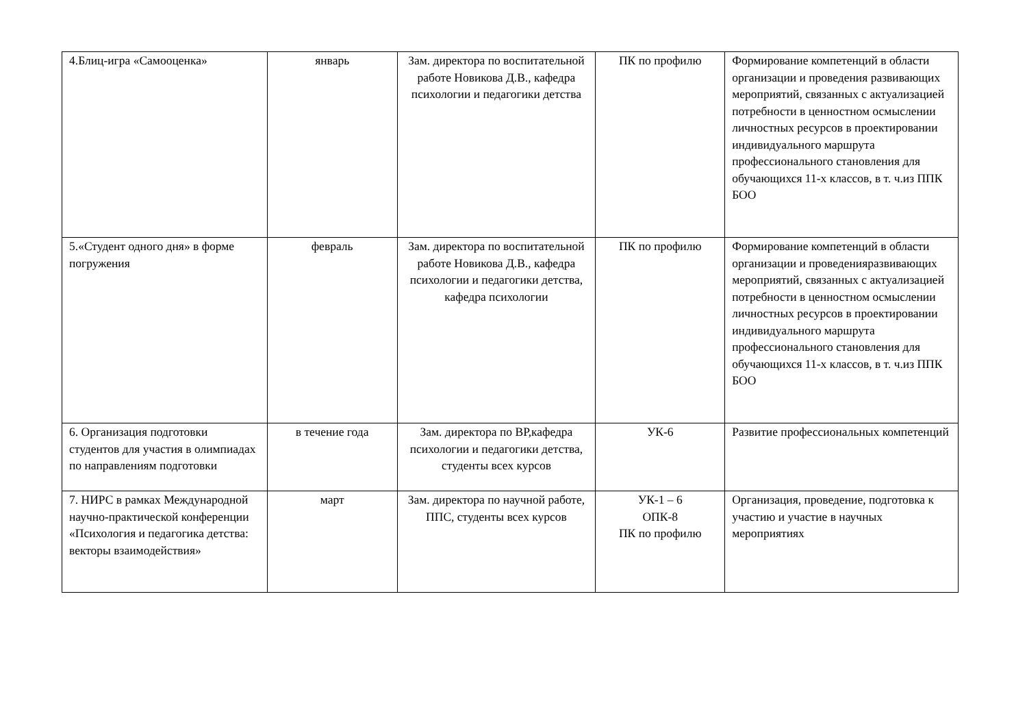| 4.Блиц-игра «Самооценка» | январь | Зам. директора по воспитательной работе Новикова Д.В., кафедра психологии и педагогики детства | ПК по профилю | Формирование компетенций в области организации и проведения развивающих мероприятий, связанных с актуализацией потребности в ценностном осмыслении личностных ресурсов в проектировании индивидуального маршрута профессионального становления для обучающихся 11-х классов, в т. ч.из ППК БОО |
| 5.«Студент одного дня» в форме погружения | февраль | Зам. директора по воспитательной работе Новикова Д.В., кафедра психологии и педагогики детства, кафедра психологии | ПК по профилю | Формирование компетенций в области организации и проведенияразвивающих мероприятий, связанных с актуализацией потребности в ценностном осмыслении личностных ресурсов в проектировании индивидуального маршрута профессионального становления для обучающихся 11-х классов, в т. ч.из ППК БОО |
| 6. Организация подготовки студентов для участия в олимпиадах по направлениям подготовки | в течение года | Зам. директора по ВР,кафедра психологии и педагогики детства, студенты всех курсов | УК-6 | Развитие профессиональных компетенций |
| 7. НИРС в рамках Международной научно-практической конференции «Психология и педагогика детства: векторы взаимодействия» | март | Зам. директора по научной работе, ППС, студенты всех курсов | УК-1 – 6 ОПК-8 ПК по профилю | Организация, проведение, подготовка к участию и участие в научных мероприятиях |